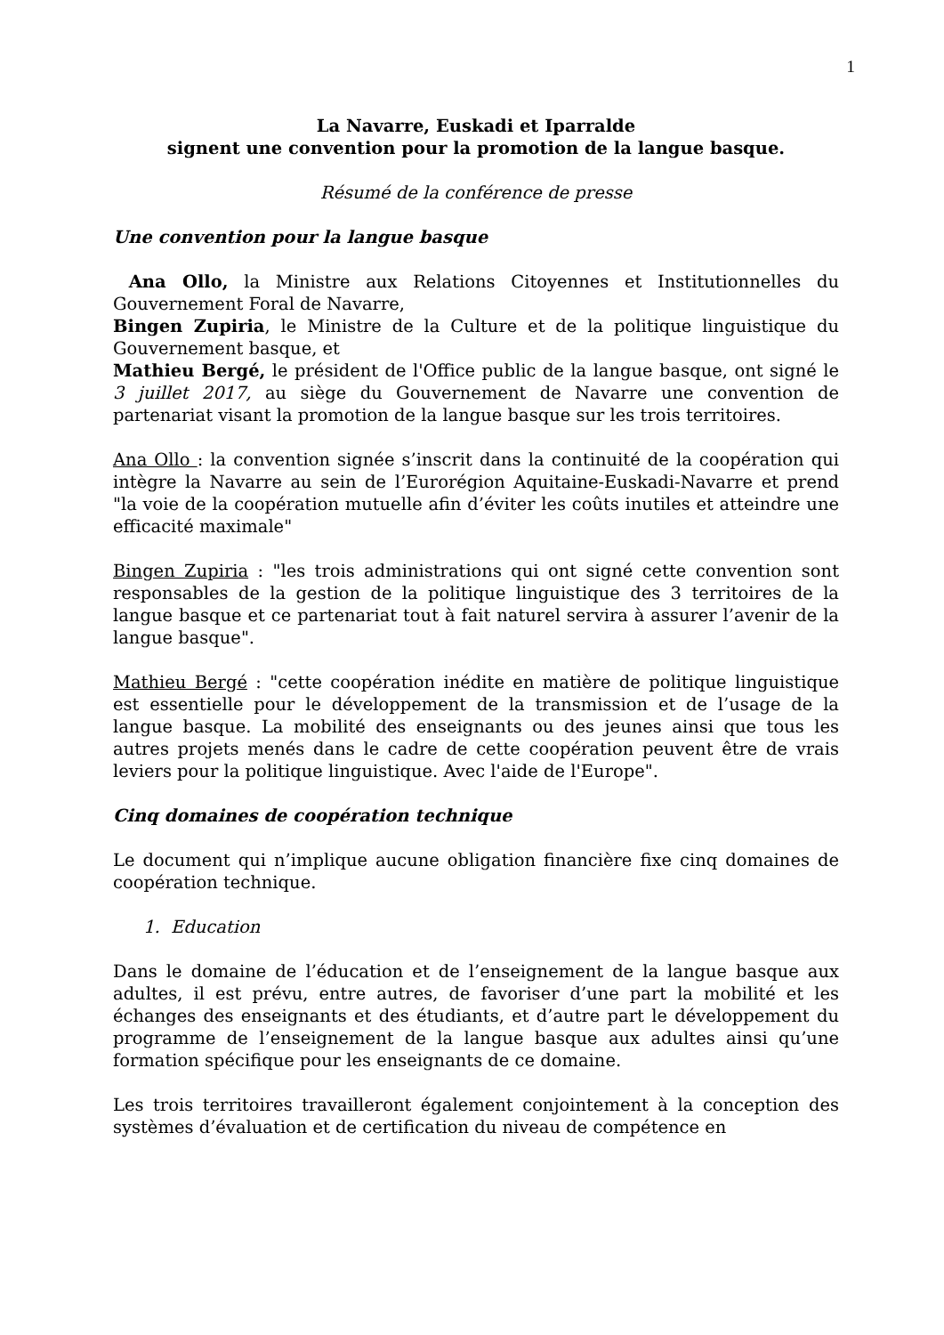1
La Navarre, Euskadi et Iparralde
signent une convention pour la promotion de la langue basque.
Résumé de la conférence de presse
Une convention pour la langue basque
Ana Ollo, la Ministre aux Relations Citoyennes et Institutionnelles du Gouvernement Foral de Navarre,
Bingen Zupiria, le Ministre de la Culture et de la politique linguistique du Gouvernement basque, et
Mathieu Bergé, le président de l'Office public de la langue basque, ont signé le 3 juillet 2017, au siège du Gouvernement de Navarre une convention de partenariat visant la promotion de la langue basque sur les trois territoires.
Ana Ollo : la convention signée s’inscrit dans la continuité de la coopération qui intègre la Navarre au sein de l’Eurorégion Aquitaine-Euskadi-Navarre et prend "la voie de la coopération mutuelle afin d’éviter les coûts inutiles et atteindre une efficacité maximale"
Bingen Zupiria : "les trois administrations qui ont signé cette convention sont responsables de la gestion de la politique linguistique des 3 territoires de la langue basque et ce partenariat tout à fait naturel servira à assurer l’avenir de la langue basque".
Mathieu Bergé : "cette coopération inédite en matière de politique linguistique est essentielle pour le développement de la transmission et de l’usage de la langue basque. La mobilité des enseignants ou des jeunes ainsi que tous les autres projets menés dans le cadre de cette coopération peuvent être de vrais leviers pour la politique linguistique. Avec l'aide de l'Europe".
Cinq domaines de coopération technique
Le document qui n’implique aucune obligation financière fixe cinq domaines de coopération technique.
1. Education
Dans le domaine de l’éducation et de l’enseignement de la langue basque aux adultes, il est prévu, entre autres, de favoriser d’une part la mobilité et les échanges des enseignants et des étudiants, et d’autre part le développement du programme de l’enseignement de la langue basque aux adultes ainsi qu’une formation spécifique pour les enseignants de ce domaine.
Les trois territoires travailleront également conjointement à la conception des systèmes d’évaluation et de certification du niveau de compétence en